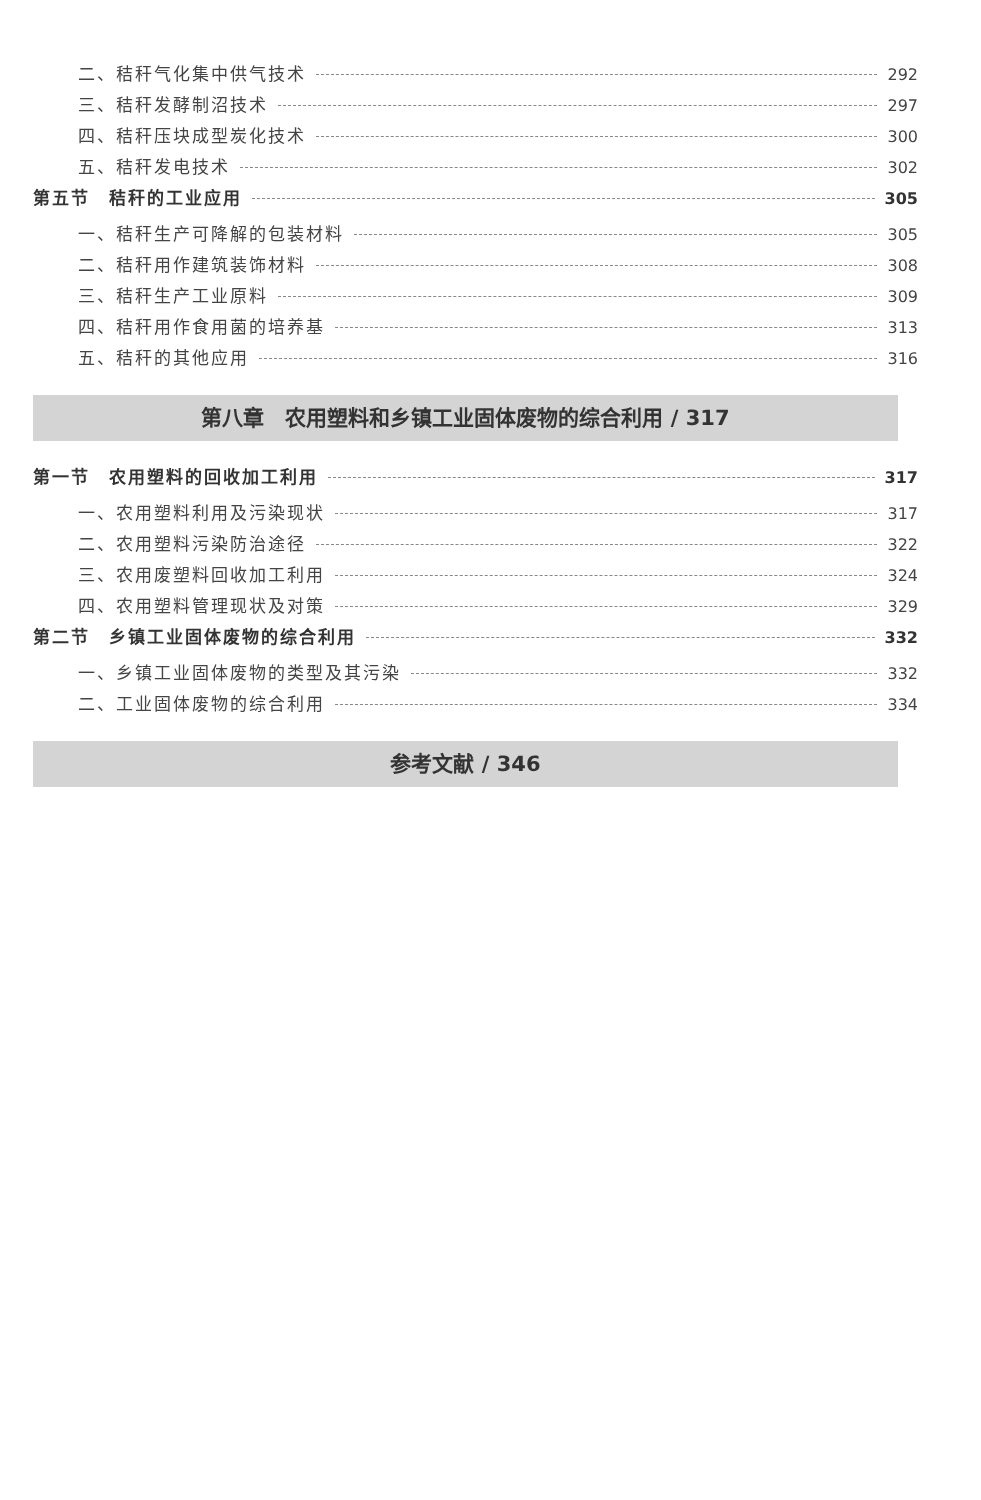二、秸秆气化集中供气技术 292
三、秸秆发酵制沼技术 297
四、秸秆压块成型炭化技术 300
五、秸秆发电技术 302
第五节　秸秆的工业应用 305
一、秸秆生产可降解的包装材料 305
二、秸秆用作建筑装饰材料 308
三、秸秆生产工业原料 309
四、秸秆用作食用菌的培养基 313
五、秸秆的其他应用 316
第八章　农用塑料和乡镇工业固体废物的综合利用 / 317
第一节　农用塑料的回收加工利用 317
一、农用塑料利用及污染现状 317
二、农用塑料污染防治途径 322
三、农用废塑料回收加工利用 324
四、农用塑料管理现状及对策 329
第二节　乡镇工业固体废物的综合利用 332
一、乡镇工业固体废物的类型及其污染 332
二、工业固体废物的综合利用 334
参考文献 / 346